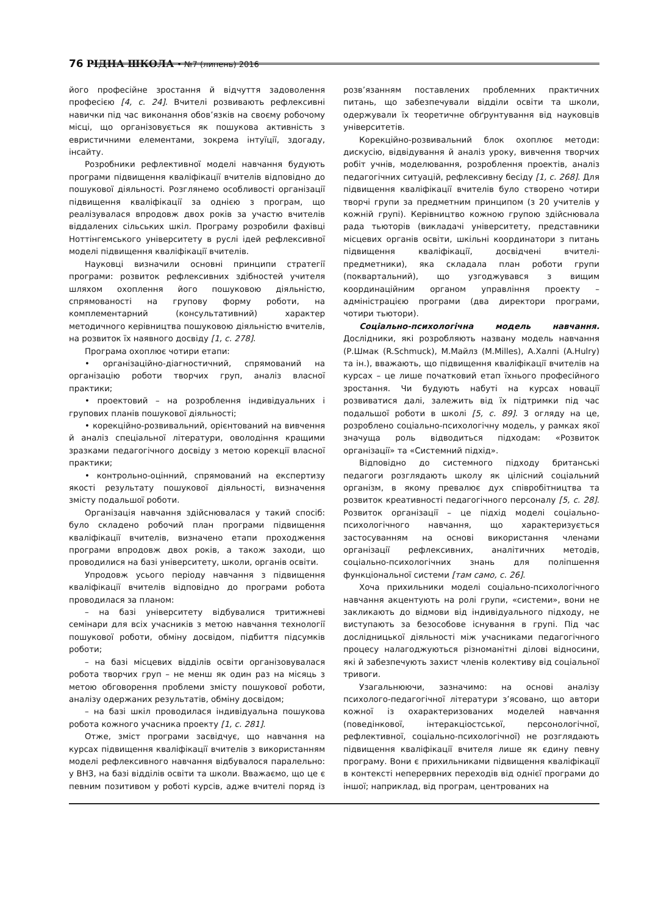76 РІДНА ШКОЛА • №7 (липень) 2016
його професійне зростання й відчуття задоволення професією [4, с. 24]. Вчителі розвивають рефлексивні навички під час виконання обов’язків на своєму робочому місці, що організовується як пошукова активність з евристичними елементами, зокрема інтуїції, здогаду, інсайту.
Розробники рефлективної моделі навчання будують програми підвищення кваліфікації вчителів відповідно до пошукової діяльності. Розглянемо особливості організації підвищення кваліфікації за однією з програм, що реалізувалася впродовж двох років за участю вчителів віддалених сільських шкіл. Програму розробили фахівці Ноттінгемського університету в руслі ідей рефлексивної моделі підвищення кваліфікації вчителів.
Науковці визначили основні принципи стратегії програми: розвиток рефлексивних здібностей учителя шляхом охоплення його пошуковою діяльністю, спрямованості на групову форму роботи, на комплементарний (консультативний) характер методичного керівництва пошуковою діяльністю вчителів, на розвиток їх наявного досвіду [1, с. 278].
Програма охоплює чотири етапи:
• організаційно-діагностичний, спрямований на організацію роботи творчих груп, аналіз власної практики;
• проектовий – на розроблення індивідуальних і групових планів пошукової діяльності;
• корекційно-розвивальний, орієнтований на вивчення й аналіз спеціальної літератури, оволодіння кращими зразками педагогічного досвіду з метою корекції власної практики;
• контрольно-оцінний, спрямований на експертизу якості результату пошукової діяльності, визначення змісту подальшої роботи.
Організація навчання здійснювалася у такий спосіб: було складено робочий план програми підвищення кваліфікації вчителів, визначено етапи проходження програми впродовж двох років, а також заходи, що проводилися на базі університету, школи, органів освіти.
Упродовж усього періоду навчання з підвищення кваліфікації вчителів відповідно до програми робота проводилася за планом:
– на базі університету відбувалися тритижневі семінари для всіх учасників з метою навчання технології пошукової роботи, обміну досвідом, підбиття підсумків роботи;
– на базі місцевих відділів освіти організовувалася робота творчих груп – не менш як один раз на місяць з метою обговорення проблеми змісту пошукової роботи, аналізу одержаних результатів, обміну досвідом;
– на базі шкіл проводилася індивідуальна пошукова робота кожного учасника проекту [1, с. 281].
Отже, зміст програми засвідчує, що навчання на курсах підвищення кваліфікації вчителів з використанням моделі рефлексивного навчання відбувалося паралельно: у ВНЗ, на базі відділів освіти та школи. Вважаємо, що це є певним позитивом у роботі курсів, адже вчителі поряд із розв’язанням поставлених проблемних практичних питань, що забезпечували відділи освіти та школи, одержували їх теоретичне обґрунтування від науковців університетів.
Корекційно-розвивальний блок охоплює методи: дискусію, відвідування й аналіз уроку, вивчення творчих робіт учнів, моделювання, розроблення проектів, аналіз педагогічних ситуацій, рефлексивну бесіду [1, с. 268]. Для підвищення кваліфікації вчителів було створено чотири творчі групи за предметним принципом (з 20 учителів у кожній групі). Керівництво кожною групою здійснювала рада тьюторів (викладачі університету, представники місцевих органів освіти, шкільні координатори з питань підвищення кваліфікації, досвідчені вчителі-предметники), яка складала план роботи групи (поквартальний), що узгоджувався з вищим координаційним органом управління проекту – адміністрацією програми (два директори програми, чотири тьютори).
Соціально-психологічна модель навчання. Дослідники, які розробляють названу модель навчання (Р.Шмак (R.Schmuck), М.Майлз (M.Milles), А.Халпі (A.Hulry) та ін.), вважають, що підвищення кваліфікації вчителів на курсах – це лише початковий етап їхнього професійного зростання. Чи будують набуті на курсах новації розвиватися далі, залежить від їх підтримки під час подальшої роботи в школі [5, с. 89]. З огляду на це, розроблено соціально-психологічну модель, у рамках якої значуща роль відводиться підходам: «Розвиток організації» та «Системний підхід».
Відповідно до системного підходу британські педагоги розглядають школу як цілісний соціальний організм, в якому превалює дух співробітництва та розвиток креативності педагогічного персоналу [5, с. 28]. Розвиток організації – це підхід моделі соціально-психологічного навчання, що характеризується застосуванням на основі використання членами організації рефлексивних, аналітичних методів, соціально-психологічних знань для поліпшення функціональної системи [там само, с. 26].
Хоча прихильники моделі соціально-психологічного навчання акцентують на ролі групи, «системи», вони не закликають до відмови від індивідуального підходу, не виступають за безособове існування в групі. Під час дослідницької діяльності між учасниками педагогічного процесу налагоджуються різноманітні ділові відносини, які й забезпечують захист членів колективу від соціальної тривоги.
Узагальнюючи, зазначимо: на основі аналізу психолого-педагогічної літератури з’ясовано, що автори кожної із охарактеризованих моделей навчання (поведінкової, інтеракціостської, персонологічної, рефлективної, соціально-психологічної) не розглядають підвищення кваліфікації вчителя лише як єдину певну програму. Вони є прихильниками підвищення кваліфікації в контексті неперервних переходів від однієї програми до іншої; наприклад, від програм, центрованих на